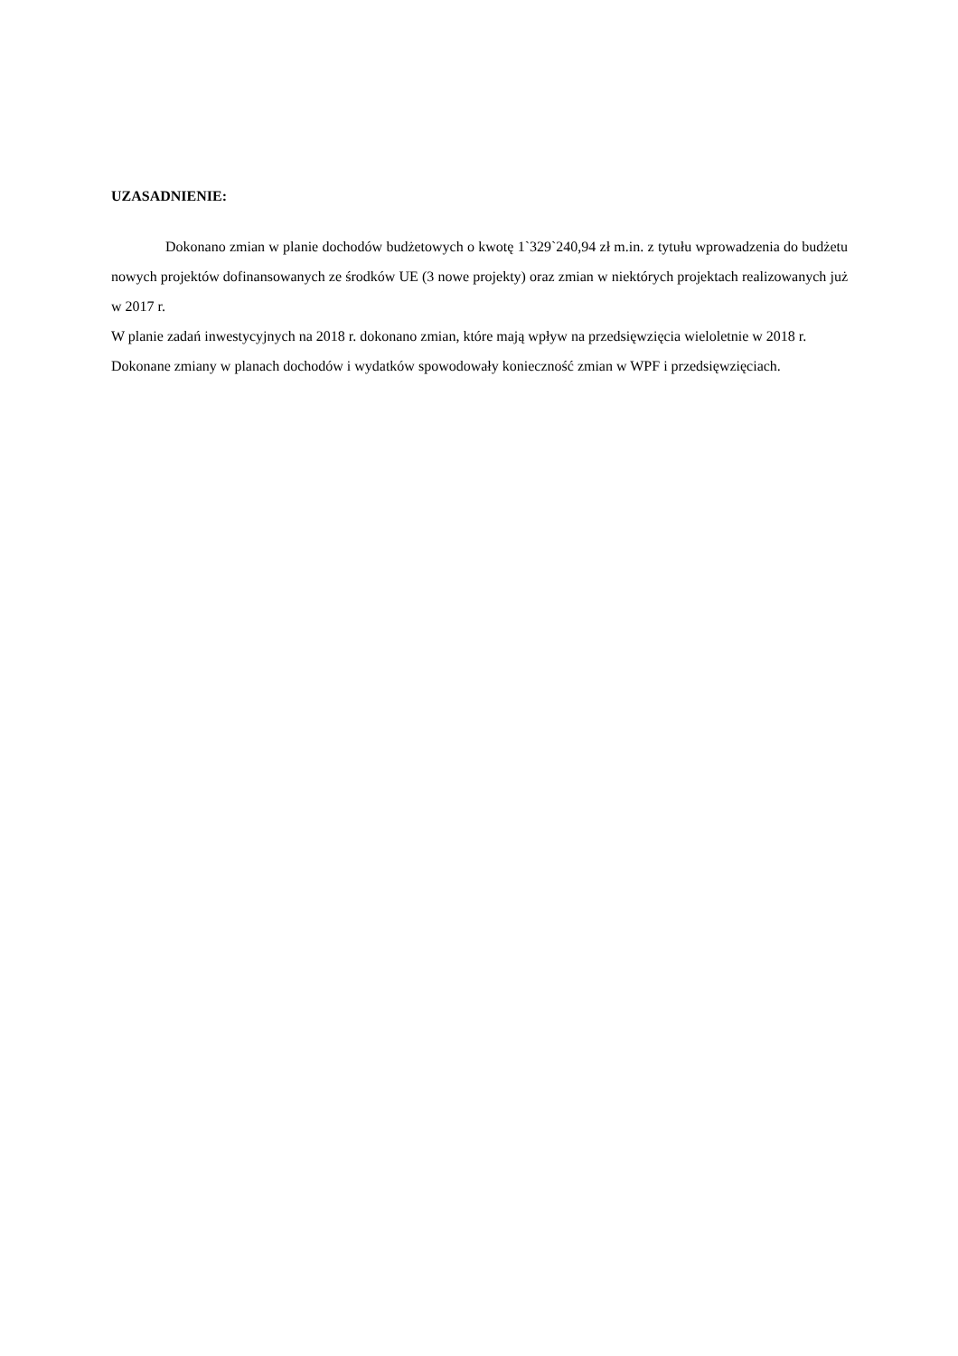UZASADNIENIE:
Dokonano zmian w planie dochodów budżetowych o kwotę 1`329`240,94 zł m.in. z tytułu wprowadzenia do budżetu nowych projektów dofinansowanych ze środków UE (3 nowe projekty) oraz zmian w niektórych projektach realizowanych już w 2017 r.
W planie zadań inwestycyjnych na 2018 r. dokonano zmian, które mają wpływ na przedsięwzięcia wieloletnie w 2018 r.
Dokonane zmiany w planach dochodów i wydatków spowodowały konieczność zmian w WPF i przedsięwzięciach.